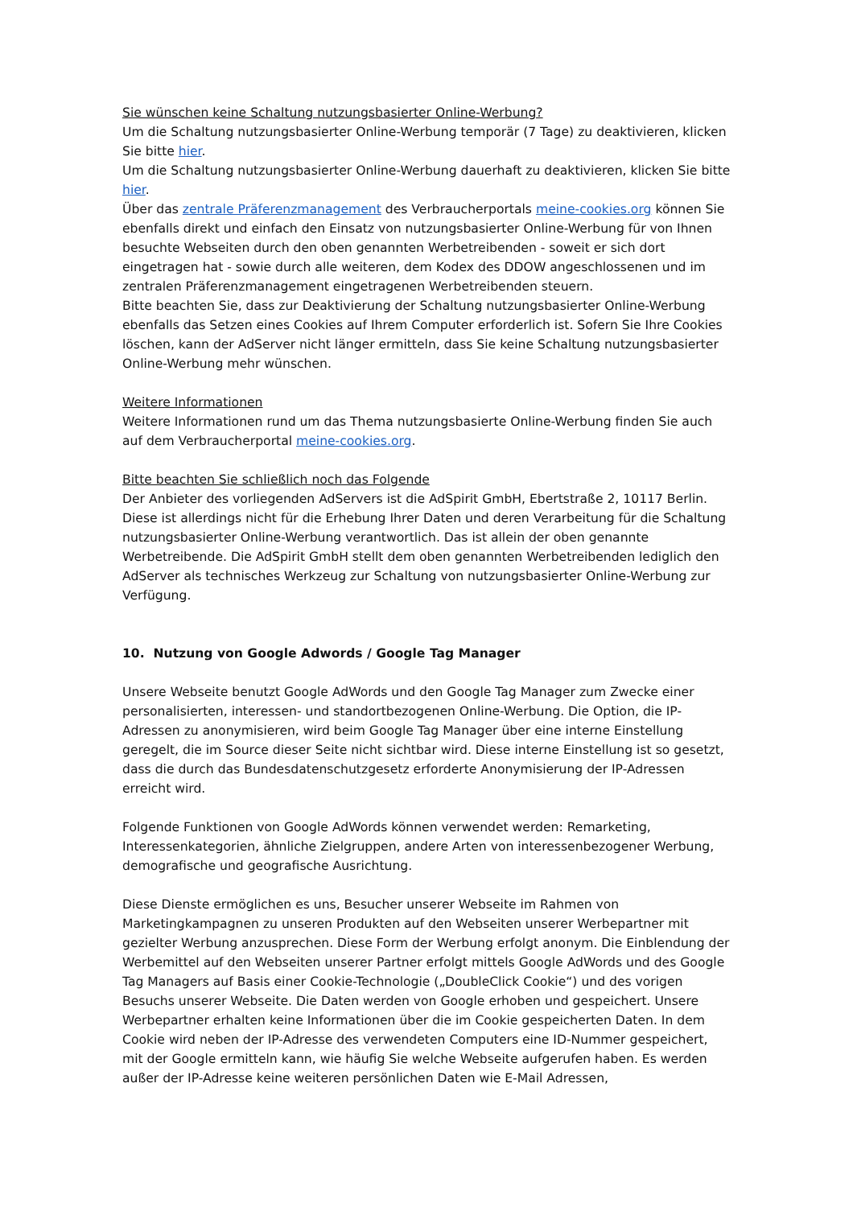Sie wünschen keine Schaltung nutzungsbasierter Online-Werbung?
Um die Schaltung nutzungsbasierter Online-Werbung temporär (7 Tage) zu deaktivieren, klicken Sie bitte hier.
Um die Schaltung nutzungsbasierter Online-Werbung dauerhaft zu deaktivieren, klicken Sie bitte hier.
Über das zentrale Präferenzmanagement des Verbraucherportals meine-cookies.org können Sie ebenfalls direkt und einfach den Einsatz von nutzungsbasierter Online-Werbung für von Ihnen besuchte Webseiten durch den oben genannten Werbetreibenden - soweit er sich dort eingetragen hat - sowie durch alle weiteren, dem Kodex des DDOW angeschlossenen und im zentralen Präferenzmanagement eingetragenen Werbetreibenden steuern.
Bitte beachten Sie, dass zur Deaktivierung der Schaltung nutzungsbasierter Online-Werbung ebenfalls das Setzen eines Cookies auf Ihrem Computer erforderlich ist. Sofern Sie Ihre Cookies löschen, kann der AdServer nicht länger ermitteln, dass Sie keine Schaltung nutzungsbasierter Online-Werbung mehr wünschen.
Weitere Informationen
Weitere Informationen rund um das Thema nutzungsbasierte Online-Werbung finden Sie auch auf dem Verbraucherportal meine-cookies.org.
Bitte beachten Sie schließlich noch das Folgende
Der Anbieter des vorliegenden AdServers ist die AdSpirit GmbH, Ebertstraße 2, 10117 Berlin. Diese ist allerdings nicht für die Erhebung Ihrer Daten und deren Verarbeitung für die Schaltung nutzungsbasierter Online-Werbung verantwortlich. Das ist allein der oben genannte Werbetreibende. Die AdSpirit GmbH stellt dem oben genannten Werbetreibenden lediglich den AdServer als technisches Werkzeug zur Schaltung von nutzungsbasierter Online-Werbung zur Verfügung.
10. Nutzung von Google Adwords / Google Tag Manager
Unsere Webseite benutzt Google AdWords und den Google Tag Manager zum Zwecke einer personalisierten, interessen- und standortbezogenen Online-Werbung. Die Option, die IP-Adressen zu anonymisieren, wird beim Google Tag Manager über eine interne Einstellung geregelt, die im Source dieser Seite nicht sichtbar wird. Diese interne Einstellung ist so gesetzt, dass die durch das Bundesdatenschutzgesetz erforderte Anonymisierung der IP-Adressen erreicht wird.
Folgende Funktionen von Google AdWords können verwendet werden: Remarketing, Interessenkategorien, ähnliche Zielgruppen, andere Arten von interessenbezogener Werbung, demografische und geografische Ausrichtung.
Diese Dienste ermöglichen es uns, Besucher unserer Webseite im Rahmen von Marketingkampagnen zu unseren Produkten auf den Webseiten unserer Werbepartner mit gezielter Werbung anzusprechen. Diese Form der Werbung erfolgt anonym. Die Einblendung der Werbemittel auf den Webseiten unserer Partner erfolgt mittels Google AdWords und des Google Tag Managers auf Basis einer Cookie-Technologie („DoubleClick Cookie“) und des vorigen Besuchs unserer Webseite. Die Daten werden von Google erhoben und gespeichert. Unsere Werbepartner erhalten keine Informationen über die im Cookie gespeicherten Daten. In dem Cookie wird neben der IP-Adresse des verwendeten Computers eine ID-Nummer gespeichert, mit der Google ermitteln kann, wie häufig Sie welche Webseite aufgerufen haben. Es werden außer der IP-Adresse keine weiteren persönlichen Daten wie E-Mail Adressen,